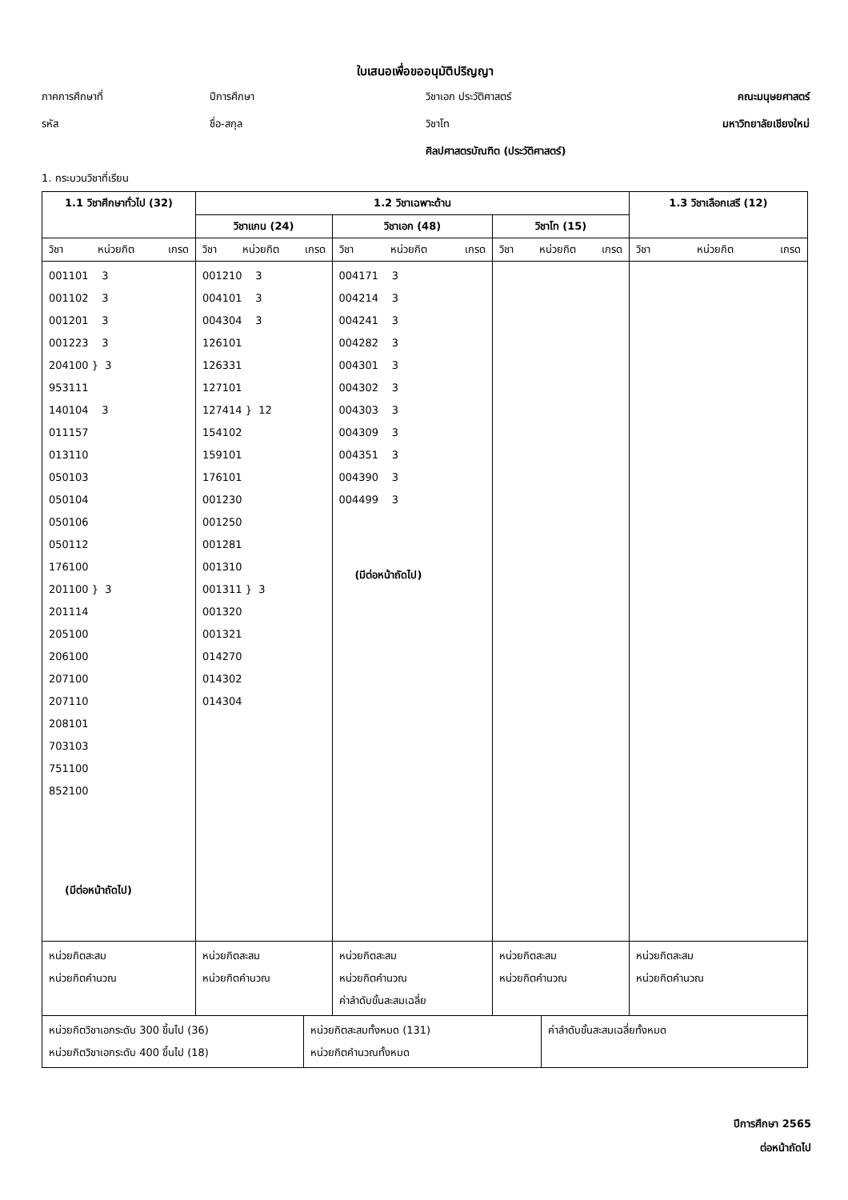ใบเสนอเพื่อขออนุมัติปริญญา
ภาคการศึกษาที่
ปีการศึกษา
วิชาเอก ประวัติศาสตร์
คณะมนุษยศาสตร์
รหัส
ชื่อ-สกุล
วิชาโท
มหาวิทยาลัยเชียงใหม่
ศิลปศาสตรบัณฑิต (ประวัติศาสตร์)
1. กระบวนวิชาที่เรียน
| 1.1 วิชาศึกษาทั่วไป (32) | 1.2 วิชาเฉพาะด้าน | | | 1.3 วิชาเลือกเสรี (12) |
| --- | --- | --- | --- | --- |
| | วิชาแกน (24) | วิชาเอก (48) | วิชาโท (15) | |
| วิชา หน่วยกิต เกรด | วิชา หน่วยกิต เกรด | วิชา หน่วยกิต เกรด | วิชา หน่วยกิต เกรด | วิชา หน่วยกิต เกรด |
| 001101 3 001102 3 001201 3 001223 3 204100 } 3 953111 140104 3 011157 013110 050103 050104 050106 050112 176100 201100 } 3 201114 205100 206100 207100 207110 208101 703103 751100 852100 (มีต่อหน้าถัดไป) | 001210 3 004101 3 004304 3 126101 126331 127101 127414 } 12 154102 159101 176101 001230 001250 001281 001310 001311 } 3 001320 001321 014270 014302 014304 | 004171 3 004214 3 004241 3 004282 3 004301 3 004302 3 004303 3 004309 3 004351 3 004390 3 004499 3 (มีต่อหน้าถัดไป) | | |
| หน่วยกิตสะสม หน่วยกิตคำนวณ | หน่วยกิตสะสม หน่วยกิตคำนวณ | หน่วยกิตสะสม หน่วยกิตคำนวณ ค่าลำดับขั้นสะสมเฉลี่ย | หน่วยกิตสะสม หน่วยกิตคำนวณ | หน่วยกิตสะสม หน่วยกิตคำนวณ |
| หน่วยกิตวิชาเอกระดับ 300 ขึ้นไป (36) หน่วยกิตวิชาเอกระดับ 400 ขึ้นไป (18) | หน่วยกิตสะสมทั้งหมด (131) หน่วยกิตคำนวณทั้งหมด | ค่าลำดับขั้นสะสมเฉลี่ยทั้งหมด |
ปีการศึกษา 2565
ต่อหน้าถัดไป